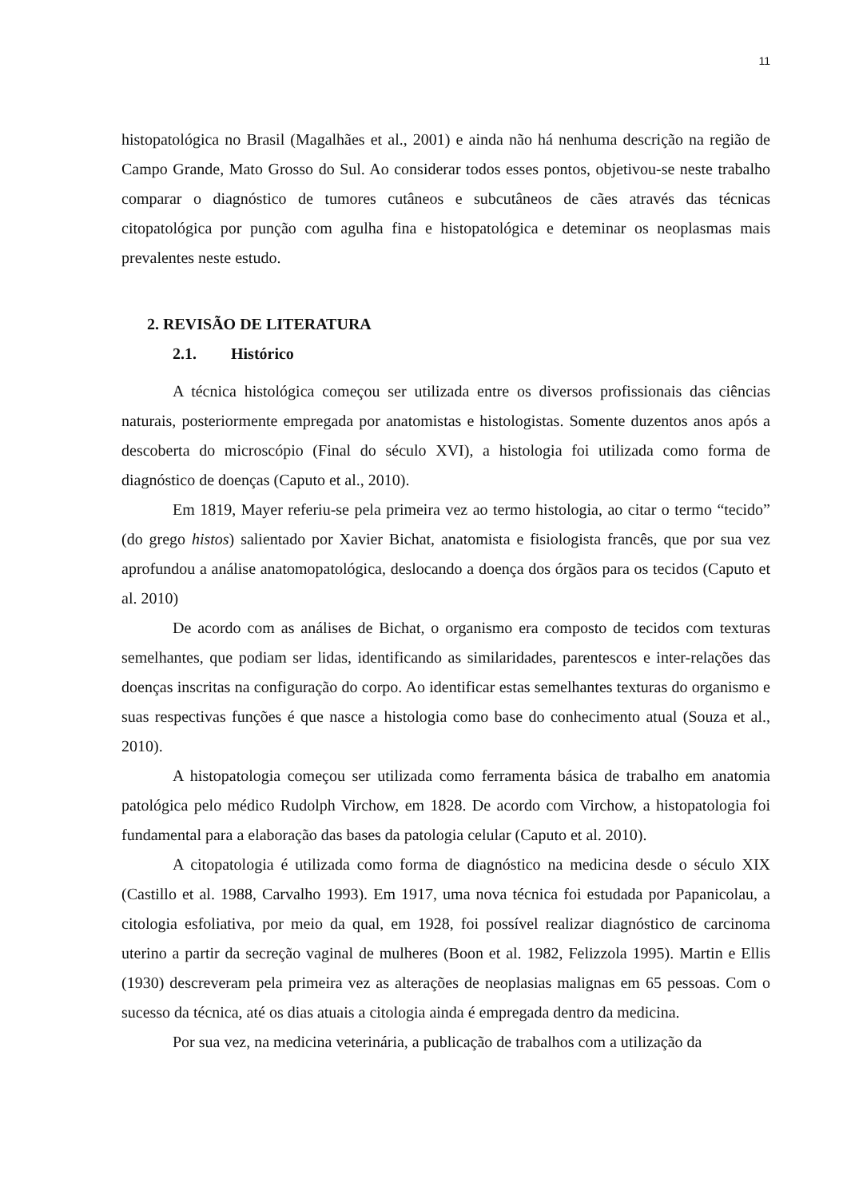11
histopatológica no Brasil (Magalhães et al., 2001) e ainda não há nenhuma descrição na região de Campo Grande, Mato Grosso do Sul. Ao considerar todos esses pontos, objetivou-se neste trabalho comparar o diagnóstico de tumores cutâneos e subcutâneos de cães através das técnicas citopatológica por punção com agulha fina e histopatológica e deteminar os neoplasmas mais prevalentes neste estudo.
2. REVISÃO DE LITERATURA
2.1. Histórico
A técnica histológica começou ser utilizada entre os diversos profissionais das ciências naturais, posteriormente empregada por anatomistas e histologistas. Somente duzentos anos após a descoberta do microscópio (Final do século XVI), a histologia foi utilizada como forma de diagnóstico de doenças (Caputo et al., 2010).
Em 1819, Mayer referiu-se pela primeira vez ao termo histologia, ao citar o termo “tecido” (do grego histos) salientado por Xavier Bichat, anatomista e fisiologista francês, que por sua vez aprofundou a análise anatomopatológica, deslocando a doença dos órgãos para os tecidos (Caputo et al. 2010)
De acordo com as análises de Bichat, o organismo era composto de tecidos com texturas semelhantes, que podiam ser lidas, identificando as similaridades, parentescos e inter-relações das doenças inscritas na configuração do corpo. Ao identificar estas semelhantes texturas do organismo e suas respectivas funções é que nasce a histologia como base do conhecimento atual (Souza et al., 2010).
A histopatologia começou ser utilizada como ferramenta básica de trabalho em anatomia patológica pelo médico Rudolph Virchow, em 1828. De acordo com Virchow, a histopatologia foi fundamental para a elaboração das bases da patologia celular (Caputo et al. 2010).
A citopatologia é utilizada como forma de diagnóstico na medicina desde o século XIX (Castillo et al. 1988, Carvalho 1993). Em 1917, uma nova técnica foi estudada por Papanicolau, a citologia esfoliativa, por meio da qual, em 1928, foi possível realizar diagnóstico de carcinoma uterino a partir da secreção vaginal de mulheres (Boon et al. 1982, Felizzola 1995). Martin e Ellis (1930) descreveram pela primeira vez as alterações de neoplasias malignas em 65 pessoas. Com o sucesso da técnica, até os dias atuais a citologia ainda é empregada dentro da medicina.
Por sua vez, na medicina veterinária, a publicação de trabalhos com a utilização da